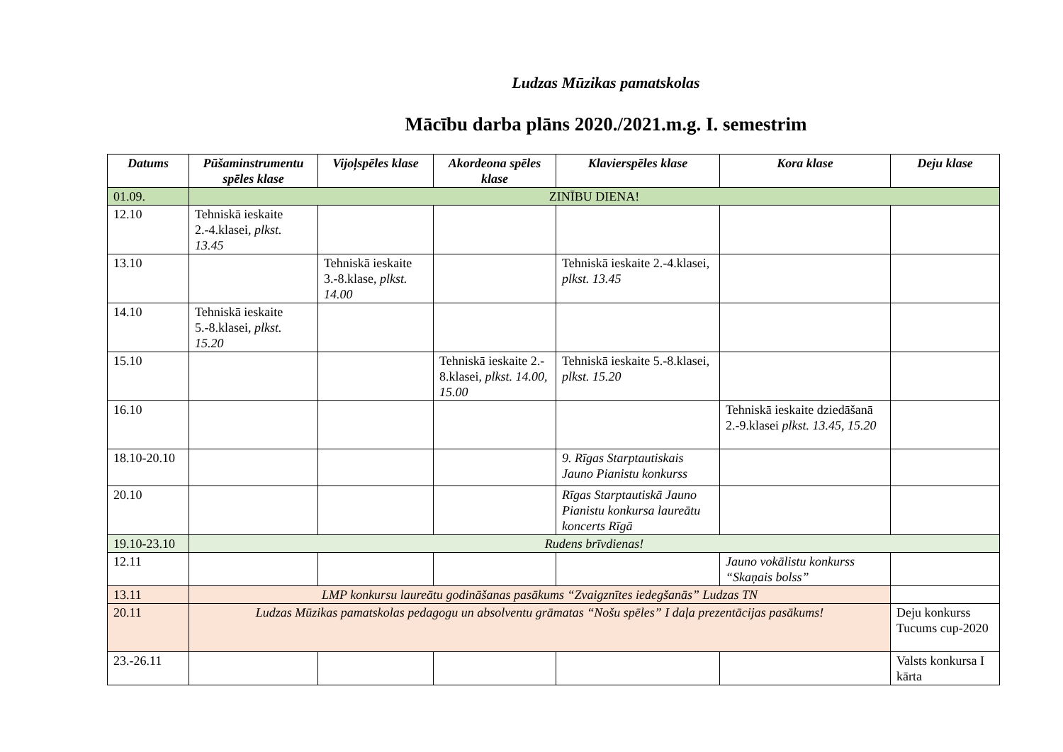Ludzas Mūzikas pamatskolas
Mācību darba plāns 2020./2021.m.g. I. semestrim
| Datums | Pūšaminstrumentu spēles klase | Vijoļspēles klase | Akordeona spēles klase | Klavierspēles klase | Kora klase | Deju klase |
| --- | --- | --- | --- | --- | --- | --- |
| 01.09. | ZINĪBU DIENA! | | | | | |
| 12.10 | Tehniskā ieskaite 2.-4.klasei, plkst. 13.45 | | | | | |
| 13.10 | | Tehniskā ieskaite 3.-8.klase, plkst. 14.00 | | Tehniskā ieskaite 2.-4.klasei, plkst. 13.45 | | |
| 14.10 | Tehniskā ieskaite 5.-8.klasei, plkst. 15.20 | | | | | |
| 15.10 | | | Tehniskā ieskaite 2.- 8.klasei, plkst. 14.00, 15.00 | Tehniskā ieskaite 5.-8.klasei, plkst. 15.20 | | |
| 16.10 | | | | | Tehniskā ieskaite dziedāšanā 2.-9.klasei plkst. 13.45, 15.20 | |
| 18.10-20.10 | | | | 9. Rīgas Starptautiskais Jauno Pianistu konkurss | | |
| 20.10 | | | | Rīgas Starptautiskā Jauno Pianistu konkursa laureātu koncerts Rīgā | | |
| 19.10-23.10 | Rudens brīvdienas! | | | | | |
| 12.11 | | | | | Jauno vokālistu konkurss “Skaņais bolss” | |
| 13.11 | LMP konkursu laureātu godināšanas pasākums “Zvaigznītes iedegšanās” Ludzas TN | | | | | |
| 20.11 | Ludzas Mūzikas pamatskolas pedagogu un absolventu grāmatas “Nošu spēles” I daļa prezentācijas pasākums! | | | | | Deju konkurss Tucums cup-2020 |
| 23.-26.11 | | | | | | Valsts konkursa I kārta |